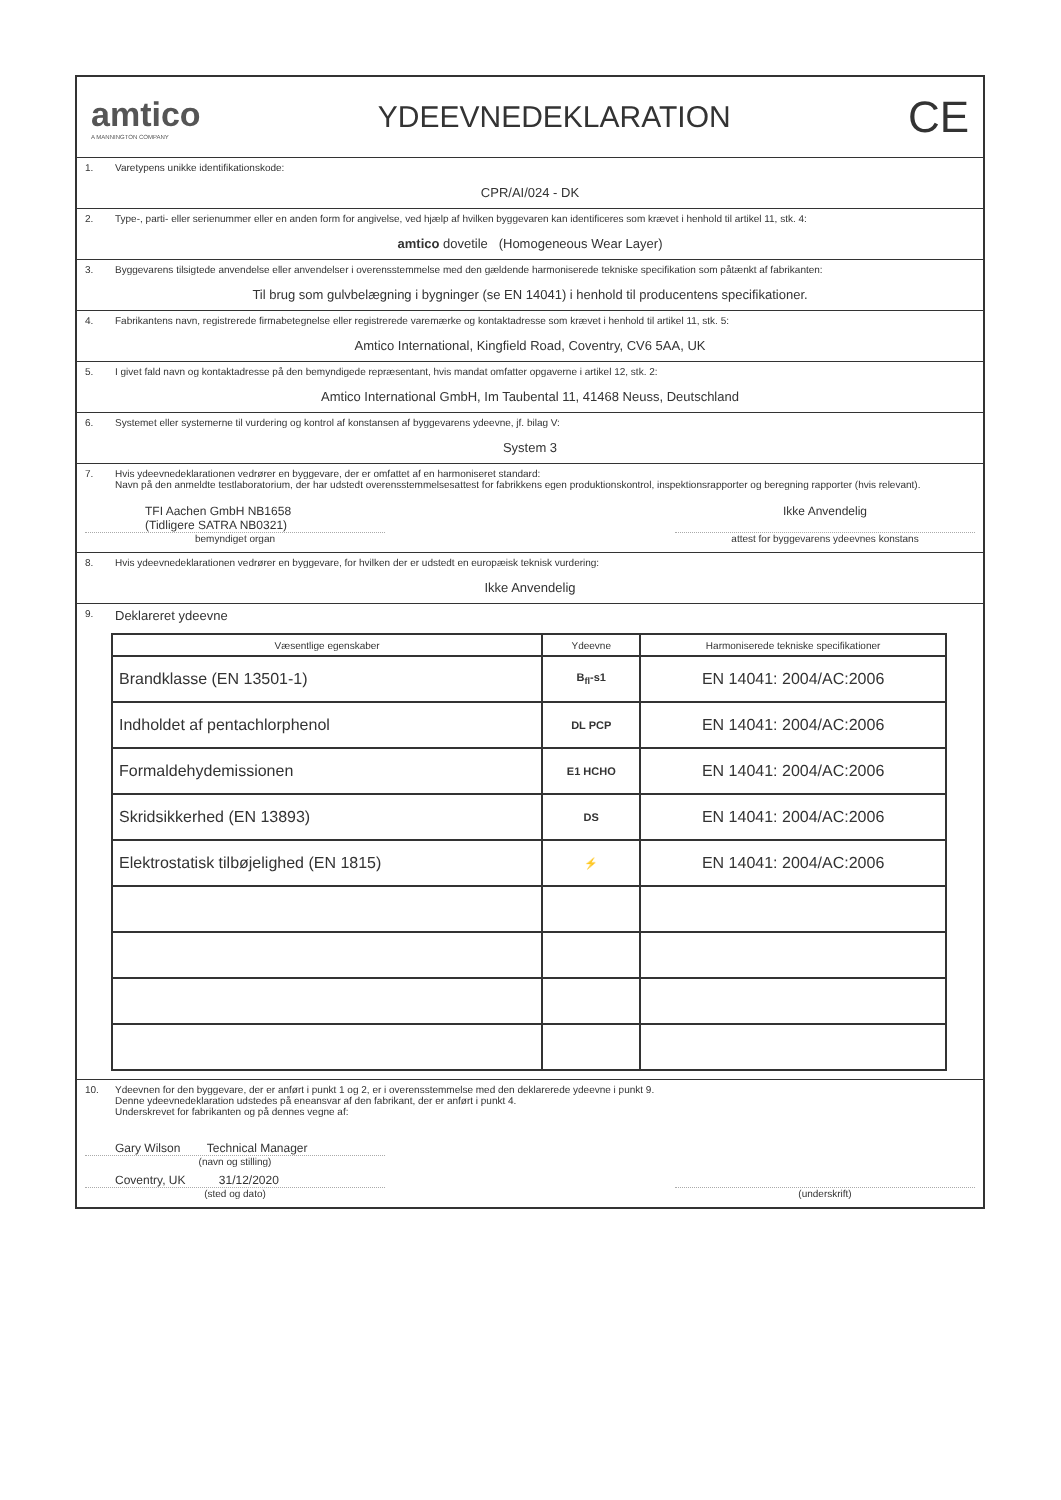amtico
A MANNINGTON COMPANY
YDEEVNEDEKLARATION
CE
1. Varetypens unikke identifikationskode:
CPR/AI/024 - DK
2. Type-, parti- eller serienummer eller en anden form for angivelse, ved hjælp af hvilken byggevaren kan identificeres som krævet i henhold til artikel 11, stk. 4:
amtico dovetile (Homogeneous Wear Layer)
3. Byggevarens tilsigtede anvendelse eller anvendelser i overensstemmelse med den gældende harmoniserede tekniske specifikation som påtænkt af fabrikanten:
Til brug som gulvbelægning i bygninger (se EN 14041) i henhold til producentens specifikationer.
4. Fabrikantens navn, registrerede firmabetegnelse eller registrerede varemærke og kontaktadresse som krævet i henhold til artikel 11, stk. 5:
Amtico International, Kingfield Road, Coventry, CV6 5AA, UK
5. I givet fald navn og kontaktadresse på den bemyndigede repræsentant, hvis mandat omfatter opgaverne i artikel 12, stk. 2:
Amtico International GmbH, Im Taubental 11, 41468 Neuss, Deutschland
6. Systemet eller systemerne til vurdering og kontrol af konstansen af byggevarens ydeevne, jf. bilag V:
System 3
7. Hvis ydeevnedeklarationen vedrører en byggevare, der er omfattet af en harmoniseret standard:
Navn på den anmeldte testlaboratorium, der har udstedt overensstemmelsesattest for fabrikkens egen produktionskontrol, inspektionsrapporter og beregning rapporter (hvis relevant).
TFI Aachen GmbH NB1658
(Tidligere SATRA NB0321)
bemyndiget organ
Ikke Anvendelig
attest for byggevarens ydeevnes konstans
8. Hvis ydeevnedeklarationen vedrører en byggevare, for hvilken der er udstedt en europæisk teknisk vurdering:
Ikke Anvendelig
9. Deklareret ydeevne
| Væsentlige egenskaber | Ydeevne | Harmoniserede tekniske specifikationer |
| --- | --- | --- |
| Brandklasse (EN 13501-1) | B<sub>fl</sub>-s1 | EN 14041: 2004/AC:2006 |
| Indholdet af pentachlorphenol | DL PCP | EN 14041: 2004/AC:2006 |
| Formaldehydemissionen | E1 HCHO | EN 14041: 2004/AC:2006 |
| Skridsikkerhed (EN 13893) | DS | EN 14041: 2004/AC:2006 |
| Elektrostatisk tilbøjelighed (EN 1815) | ⚡ | EN 14041: 2004/AC:2006 |
10. Ydeevnen for den byggevare, der er anført i punkt 1 og 2, er i overensstemmelse med den deklarerede ydeevne i punkt 9.
Denne ydeevnedeklaration udstedes på eneansvar af den fabrikant, der er anført i punkt 4.
Underskrevet for fabrikanten og på dennes vegne af:
Gary Wilson Technical Manager
(navn og stilling)
Coventry, UK 31/12/2020
(sted og dato)
(underskrift)